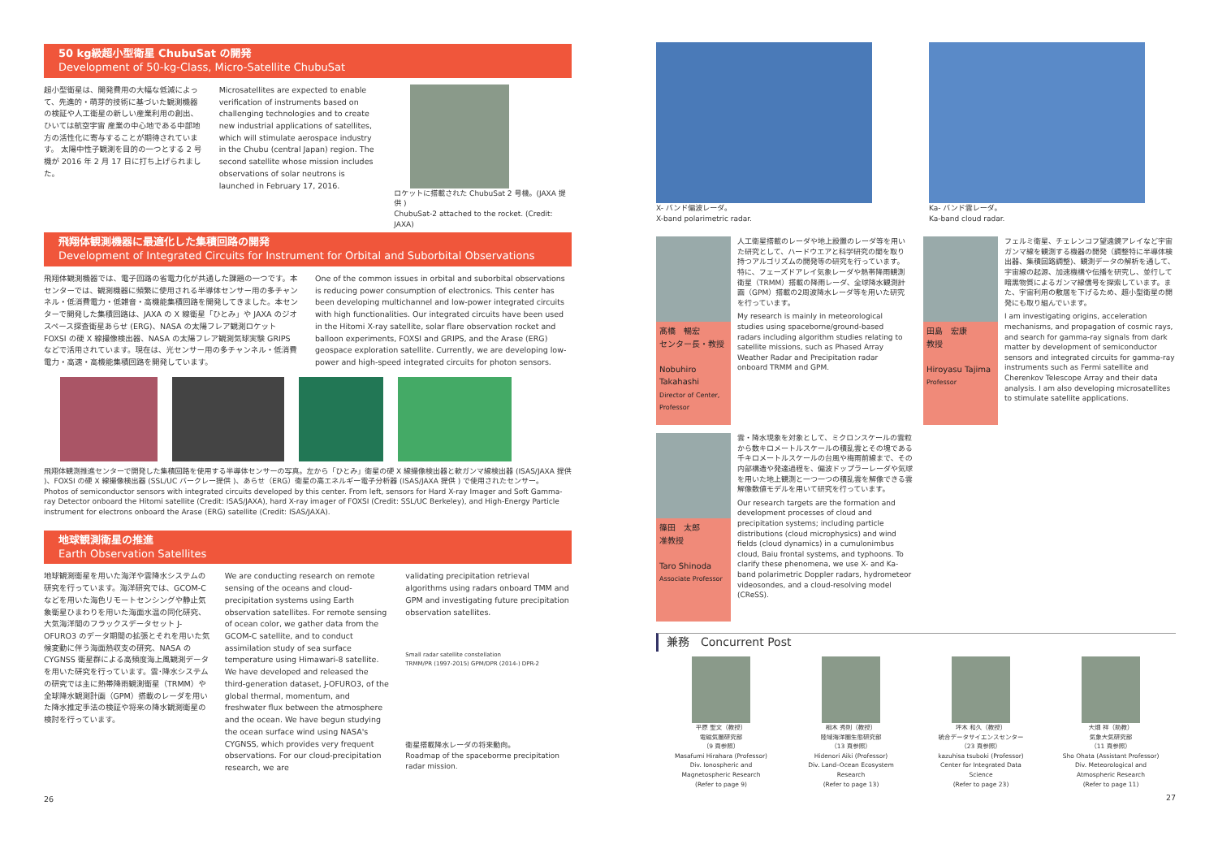50 kg級超小型衛星 ChubuSat の開発
Development of 50-kg-Class, Micro-Satellite ChubuSat
超小型衛星は、開発費用の大幅な低減によって、先進的・萌芽的技術に基づいた観測機器の検証や人工衛星の新しい産業利用の創出、ひいては航空宇宙 産業の中心地である中部地方の活性化に寄与することが期待されています。 太陽中性子観測を目的の一つとする 2 号機が 2016 年 2 月 17 日に打ち上げられました。
Microsatellites are expected to enable verification of instruments based on challenging technologies and to create new industrial applications of satellites, which will stimulate aerospace industry in the Chubu (central Japan) region. The second satellite whose mission includes observations of solar neutrons is launched in February 17, 2016.
ロケットに搭載された ChubuSat 2 号機。(JAXA 提供 )
ChubuSat-2 attached to the rocket. (Credit: JAXA)
飛翔体観測機器に最適化した集積回路の開発
Development of Integrated Circuits for Instrument for Orbital and Suborbital Observations
飛翔体観測機器では、電子回路の省電力化が共通した課題の一つです。本センターでは、観測機器に頻繁に使用される半導体センサー用の多チャンネル・低消費電力・低雑音・高機能集積回路を開発してきました。本センターで開発した集積回路は、JAXA の X 線衛星「ひとみ」や JAXA のジオスペース探査衛星あらせ (ERG)、NASA の太陽フレア観測ロケット FOXSI の硬 X 線撮像検出器、NASA の太陽フレア観測気球実験 GRIPS などで活用されています。現在は、光センサー用の多チャンネル・低消費電力・高速・高機能集積回路を開発しています。
One of the common issues in orbital and suborbital observations is reducing power consumption of electronics. This center has been developing multichannel and low-power integrated circuits with high functionalities. Our integrated circuits have been used in the Hitomi X-ray satellite, solar flare observation rocket and balloon experiments, FOXSI and GRIPS, and the Arase (ERG) geospace exploration satellite. Currently, we are developing low-power and high-speed integrated circuits for photon sensors.
飛翔体観測推進センターで開発した集積回路を使用する半導体センサーの写真。左から「ひとみ」衛星の硬 X 線撮像検出器と軟ガンマ線検出器 (ISAS/JAXA 提供 )、FOXSI の硬 X 線撮像検出器 (SSL/UC バークレー提供 )、あらせ（ERG）衛星の高エネルギー電子分析器 (ISAS/JAXA 提供 ) で使用されたセンサー。
Photos of semiconductor sensors with integrated circuits developed by this center. From left, sensors for Hard X-ray Imager and Soft Gamma-ray Detector onboard the Hitomi satellite (Credit: ISAS/JAXA), hard X-ray imager of FOXSI (Credit: SSL/UC Berkeley), and High-Energy Particle instrument for electrons onboard the Arase (ERG) satellite (Credit: ISAS/JAXA).
地球観測衛星の推進
Earth Observation Satellites
地球観測衛星を用いた海洋や雲降水システムの研究を行っています。海洋研究では、GCOM-C などを用いた海色リモートセンシングや静止気象衛星ひまわりを用いた海面水温の同化研究、大気海洋間のフラックスデータセット J-OFURO3 のデータ期間の拡張とそれを用いた気候変動に伴う海面熱収支の研究、NASA の CYGNSS 衛星群による高頻度海上風観測データを用いた研究を行っています。雲･降水システムの研究では主に熱帯降雨観測衛星（TRMM）や全球降水観測計画（GPM）搭載のレーダを用いた降水推定手法の検証や将来の降水観測衛星の検討を行っています。
We are conducting research on remote sensing of the oceans and cloud-precipitation systems using Earth observation satellites. For remote sensing of ocean color, we gather data from the GCOM-C satellite, and to conduct assimilation study of sea surface temperature using Himawari-8 satellite. We have developed and released the third-generation dataset, J-OFURO3, of the global thermal, momentum, and freshwater flux between the atmosphere and the ocean. We have begun studying the ocean surface wind using NASA's CYGNSS, which provides very frequent observations. For our cloud-precipitation research, we are
validating precipitation retrieval algorithms using radars onboard TMM and GPM and investigating future precipitation observation satellites.
Small radar satellite constellation
TRMM/PR (1997-2015) GPM/DPR (2014-) DPR-2
衛星搭載降水レーダの将来動向。
Roadmap of the spaceborme precipitation radar mission.
26
X- バンド偏波レーダ。
X-band polarimetric radar.
Ka- バンド雲レーダ。
Ka-band cloud radar.
髙橋　暢宏
センター長・教授
Nobuhiro Takahashi
Director of Center, Professor
人工衛星搭載のレーダや地上設置のレーダ等を用いた研究として、ハードウエアと科学研究の間を取り持つアルゴリズムの開発等の研究を行っています。特に、フェーズドアレイ気象レーダや熱帯降雨観測衛星（TRMM）搭載の降雨レーダ、全球降水観測計画（GPM）搭載の2周波降水レーダ等を用いた研究を行っています。
My research is mainly in meteorological studies using spaceborne/ground-based radars including algorithm studies relating to satellite missions, such as Phased Array Weather Radar and Precipitation radar onboard TRMM and GPM.
田島　宏康
教授
Hiroyasu Tajima
Professor
フェルミ衛星、チェレンコフ望遠鏡アレイなど宇宙ガンマ線を観測する機器の開発（調整特に半導体検出器、集積回路調整)、観測データの解析を通して、宇宙線の起源、加速機構や伝播を研究し、並行して暗黒物質によるガンマ線信号を探索しています。また、宇宙利用の敷居を下げるため、超小型衛星の開発にも取り組んでいます。
I am investigating origins, acceleration mechanisms, and propagation of cosmic rays, and search for gamma-ray signals from dark matter by development of semiconductor sensors and integrated circuits for gamma-ray instruments such as Fermi satellite and Cherenkov Telescope Array and their data analysis. I am also developing microsatellites to stimulate satellite applications.
篠田　太郎
准教授
Taro Shinoda
Associate Professor
雲・降水現象を対象として、ミクロンスケールの雲粒から数キロメートルスケールの積乱雲とその塊である千キロメートルスケールの台風や梅雨前線まで、その内部構造や発達過程を、偏波ドップラーレーダや気球を用いた地上観測と一つ一つの積乱雲を解像できる雲解像数値モデルを用いて研究を行っています。
Our research targets are the formation and development processes of cloud and precipitation systems; including particle distributions (cloud microphysics) and wind fields (cloud dynamics) in a cumulonimbus cloud, Baiu frontal systems, and typhoons. To clarify these phenomena, we use X- and Ka-band polarimetric Doppler radars, hydrometeor videosondes, and a cloud-resolving model (CReSS).
兼務　Concurrent Post
平原 聖文（教授）
電磁気圏研究部
（9 頁参照）
Masafumi Hirahara (Professor)
Div. Ionospheric and Magnetospheric Research
(Refer to page 9)
相木 秀則（教授）
陸域海洋圏生態研究部
（13 頁参照）
Hidenori Aiki (Professor)
Div. Land–Ocean Ecosystem Research
(Refer to page 13)
坪木 和久（教授）
統合データサイエンスセンター
（23 頁参照）
kazuhisa tsuboki (Professor)
Center for Integrated Data Science
(Refer to page 23)
大畑 祥（助教）
気象大気研究部
（11 頁参照）
Sho Ohata (Assistant Professor)
Div. Meteorological and Atmospheric Research
(Refer to page 11)
27